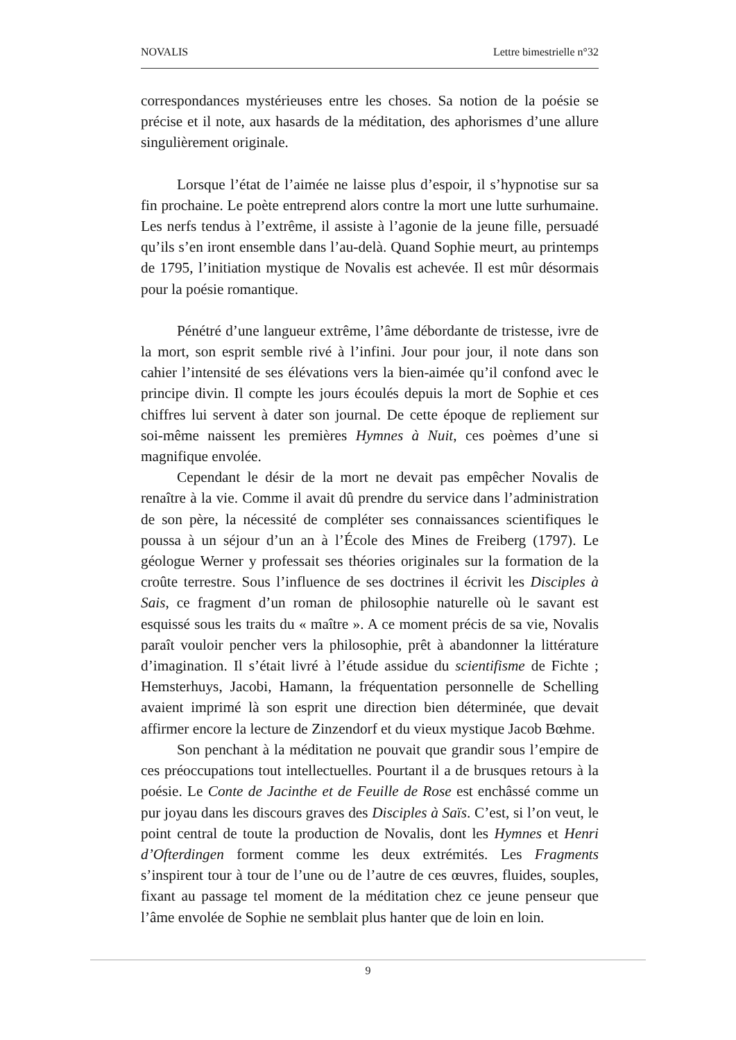NOVALIS Lettre bimestrielle n°32
correspondances mystérieuses entre les choses. Sa notion de la poésie se précise et il note, aux hasards de la méditation, des aphorismes d’une allure singulièrement originale.
Lorsque l’état de l’aimée ne laisse plus d’espoir, il s’hypnotise sur sa fin prochaine. Le poète entreprend alors contre la mort une lutte surhumaine. Les nerfs tendus à l’extrême, il assiste à l’agonie de la jeune fille, persuadé qu’ils s’en iront ensemble dans l’au-delà. Quand Sophie meurt, au printemps de 1795, l’initiation mystique de Novalis est achevée. Il est mûr désormais pour la poésie romantique.
Pénétré d’une langueur extrême, l’âme débordante de tristesse, ivre de la mort, son esprit semble rivé à l’infini. Jour pour jour, il note dans son cahier l’intensité de ses élévations vers la bien-aimée qu’il confond avec le principe divin. Il compte les jours écoulés depuis la mort de Sophie et ces chiffres lui servent à dater son journal. De cette époque de repliement sur soi-même naissent les premières Hymnes à Nuit, ces poèmes d’une si magnifique envolée.
Cependant le désir de la mort ne devait pas empêcher Novalis de renaître à la vie. Comme il avait dû prendre du service dans l’administration de son père, la nécessité de compléter ses connaissances scientifiques le poussa à un séjour d’un an à l’École des Mines de Freiberg (1797). Le géologue Werner y professait ses théories originales sur la formation de la croûte terrestre. Sous l’influence de ses doctrines il écrivit les Disciples à Sais, ce fragment d’un roman de philosophie naturelle où le savant est esquissé sous les traits du « maître ». A ce moment précis de sa vie, Novalis paraît vouloir pencher vers la philosophie, prêt à abandonner la littérature d’imagination. Il s’était livré à l’étude assidue du scientifisme de Fichte ; Hemsterhuys, Jacobi, Hamann, la fréquentation personnelle de Schelling avaient imprimé là son esprit une direction bien déterminée, que devait affirmer encore la lecture de Zinzendorf et du vieux mystique Jacob Bœhme.
Son penchant à la méditation ne pouvait que grandir sous l’empire de ces préoccupations tout intellectuelles. Pourtant il a de brusques retours à la poésie. Le Conte de Jacinthe et de Feuille de Rose est enchâssé comme un pur joyau dans les discours graves des Disciples à Saïs. C’est, si l’on veut, le point central de toute la production de Novalis, dont les Hymnes et Henri d’Ofterdingen forment comme les deux extrémités. Les Fragments s’inspirent tour à tour de l’une ou de l’autre de ces œuvres, fluides, souples, fixant au passage tel moment de la méditation chez ce jeune penseur que l’âme envolée de Sophie ne semblait plus hanter que de loin en loin.
9